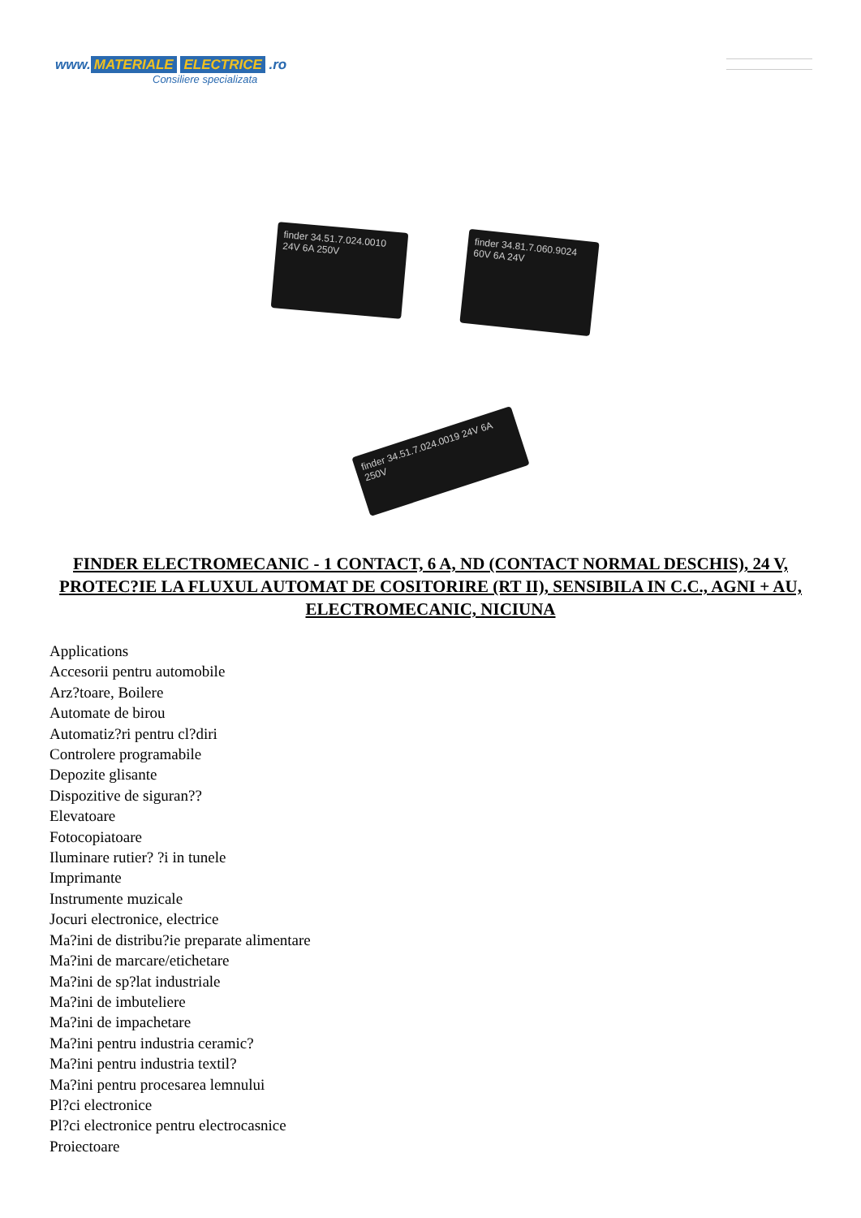www. MATERIALE ELECTRICE .ro
Consiliere specializata
finder 34.51.7.024.0010 24V 6A 250V
finder 34.81.7.060.9024 60V 6A 24V
finder 34.51.7.024.0019 24V 6A 250V
FINDER ELECTROMECANIC - 1 CONTACT, 6 A, ND (CONTACT NORMAL DESCHIS), 24 V, PROTEC?IE LA FLUXUL AUTOMAT DE COSITORIRE (RT II), SENSIBILA IN C.C., AGNI + AU, ELECTROMECANIC, NICIUNA
Applications
Accesorii pentru automobile
Arz?toare, Boilere
Automate de birou
Automatiz?ri pentru cl?diri
Controlere programabile
Depozite glisante
Dispozitive de siguran??
Elevatoare
Fotocopiatoare
Iluminare rutier? ?i in tunele
Imprimante
Instrumente muzicale
Jocuri electronice, electrice
Ma?ini de distribu?ie preparate alimentare
Ma?ini de marcare/etichetare
Ma?ini de sp?lat industriale
Ma?ini de imbuteliere
Ma?ini de impachetare
Ma?ini pentru industria ceramic?
Ma?ini pentru industria textil?
Ma?ini pentru procesarea lemnului
Pl?ci electronice
Pl?ci electronice pentru electrocasnice
Proiectoare